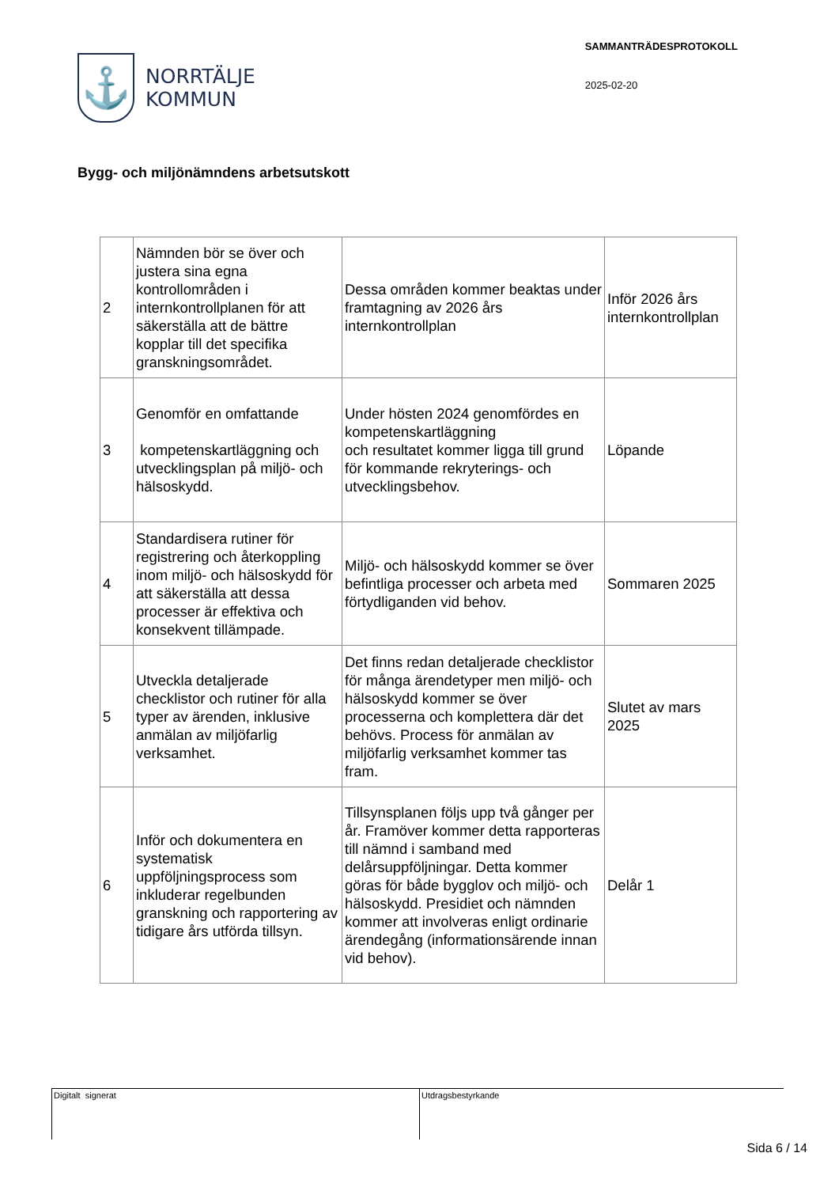⚓
NORRTÄLJE
KOMMUN
SAMMANTRÄDESPROTOKOLL
2025-02-20
Bygg- och miljönämndens arbetsutskott
| 2 | Nämnden bör se över och justera sina egna kontrollområden i internkontrollplanen för att säkerställa att de bättre kopplar till det specifika granskningsområdet. | Dessa områden kommer beaktas under framtagning av 2026 års internkontrollplan | Inför 2026 års internkontrollplan |
| 3 | Genomför en omfattande kompetenskartläggning och utvecklingsplan på miljö- och hälsoskydd. | Under hösten 2024 genomfördes en kompetenskartläggning och resultatet kommer ligga till grund för kommande rekryterings- och utvecklingsbehov. | Löpande |
| 4 | Standardisera rutiner för registrering och återkoppling inom miljö- och hälsoskydd för att säkerställa att dessa processer är effektiva och konsekvent tillämpade. | Miljö- och hälsoskydd kommer se över befintliga processer och arbeta med förtydliganden vid behov. | Sommaren 2025 |
| 5 | Utveckla detaljerade checklistor och rutiner för alla typer av ärenden, inklusive anmälan av miljöfarlig verksamhet. | Det finns redan detaljerade checklistor för många ärendetyper men miljö- och hälsoskydd kommer se över processerna och komplettera där det behövs. Process för anmälan av miljöfarlig verksamhet kommer tas fram. | Slutet av mars 2025 |
| 6 | Inför och dokumentera en systematisk uppföljningsprocess som inkluderar regelbunden granskning och rapportering av tidigare års utförda tillsyn. | Tillsynsplanen följs upp två gånger per år. Framöver kommer detta rapporteras till nämnd i samband med delårsuppföljningar. Detta kommer göras för både bygglov och miljö- och hälsoskydd. Presidiet och nämnden kommer att involveras enligt ordinarie ärendegång (informationsärende innan vid behov). | Delår 1 |
Digitalt signerat Utdragsbestyrkande
Sida 6 / 14